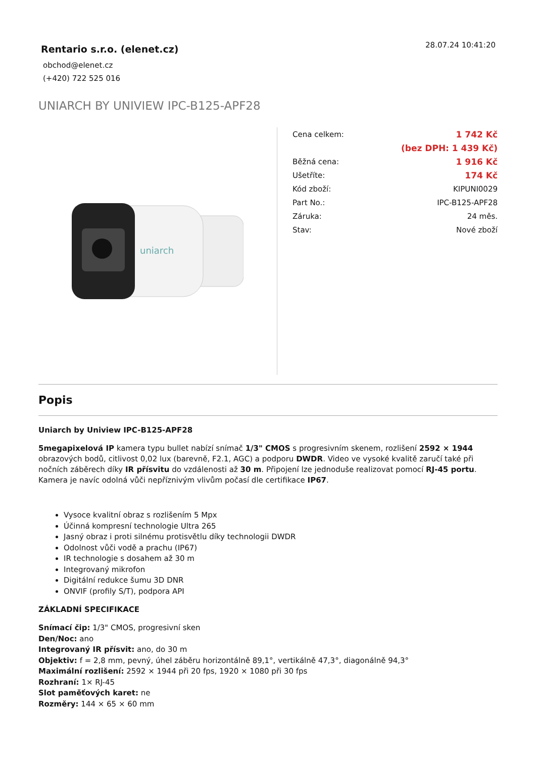Rentario s.r.o. (elenet.cz)
obchod@elenet.cz
(+420) 722 525 016
28.07.24 10:41:20
UNIARCH BY UNIVIEW IPC-B125-APF28
uniarch
| Cena celkem: | 1 742 Kč |
| | (bez DPH: 1 439 Kč) |
| Běžná cena: | 1 916 Kč |
| Ušetříte: | 174 Kč |
| Kód zboží: | KIPUNI0029 |
| Part No.: | IPC-B125-APF28 |
| Záruka: | 24 měs. |
| Stav: | Nové zboží |
Popis
Uniarch by Uniview IPC-B125-APF28
5megapixelová IP kamera typu bullet nabízí snímač 1/3" CMOS s progresivním skenem, rozlišení 2592 × 1944 obrazových bodů, citlivost 0,02 lux (barevně, F2.1, AGC) a podporu DWDR. Video ve vysoké kvalitě zaručí také při nočních záběrech díky IR přísvitu do vzdálenosti až 30 m. Připojení lze jednoduše realizovat pomocí RJ-45 portu. Kamera je navíc odolná vůči nepříznivým vlivům počasí dle certifikace IP67.
Vysoce kvalitní obraz s rozlišením 5 Mpx
Účinná kompresní technologie Ultra 265
Jasný obraz i proti silnému protisvětlu díky technologii DWDR
Odolnost vůči vodě a prachu (IP67)
IR technologie s dosahem až 30 m
Integrovaný mikrofon
Digitální redukce šumu 3D DNR
ONVIF (profily S/T), podpora API
ZÁKLADNÍ SPECIFIKACE
Snímací čip: 1/3" CMOS, progresivní sken
Den/Noc: ano
Integrovaný IR přísvit: ano, do 30 m
Objektiv: f = 2,8 mm, pevný, úhel záběru horizontálně 89,1°, vertikálně 47,3°, diagonálně 94,3°
Maximální rozlišení: 2592 × 1944 při 20 fps, 1920 × 1080 při 30 fps
Rozhraní: 1× RJ-45
Slot paměťových karet: ne
Rozměry: 144 × 65 × 60 mm